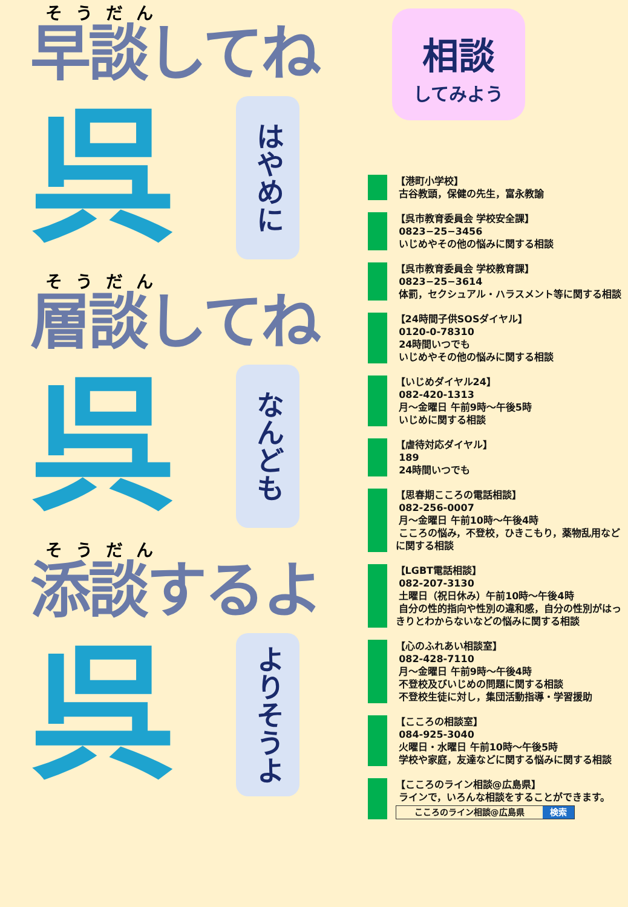そうだん
早談してね
呉
はやめに
そうだん
層談してね
呉
なんども
そうだん
添談するよ
呉
よりそうよ
相談
してみよう
【港町小学校】
古谷教頭，保健の先生，富永教諭
【呉市教育委員会 学校安全課】
0823−25−3456
いじめやその他の悩みに関する相談
【呉市教育委員会 学校教育課】
0823−25−3614
体罰，セクシュアル・ハラスメント等に関する相談
【24時間子供SOSダイヤル】
0120-0-78310
24時間いつでも
いじめやその他の悩みに関する相談
【いじめダイヤル24】
082-420-1313
月～金曜日 午前9時～午後5時
いじめに関する相談
【虐待対応ダイヤル】
189
24時間いつでも
【思春期こころの電話相談】
082-256-0007
月～金曜日 午前10時～午後4時
こころの悩み，不登校，ひきこもり，薬物乱用などに関する相談
【LGBT電話相談】
082-207-3130
土曜日（祝日休み）午前10時～午後4時
自分の性的指向や性別の違和感，自分の性別がはっきりとわからないなどの悩みに関する相談
【心のふれあい相談室】
082-428-7110
月～金曜日 午前9時～午後4時
不登校及びいじめの問題に関する相談
不登校生徒に対し，集団活動指導・学習援助
【こころの相談室】
084-925-3040
火曜日・水曜日 午前10時～午後5時
学校や家庭，友達などに関する悩みに関する相談
【こころのライン相談@広島県】
ラインで，いろんな相談をすることができます。
こころのライン相談@広島県 検索